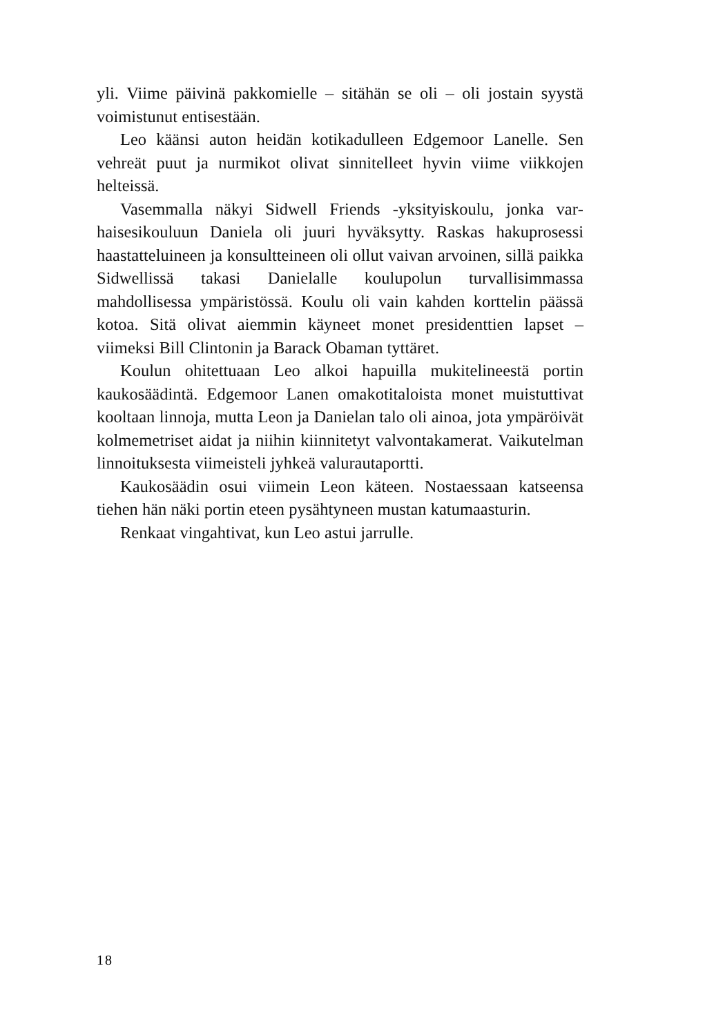yli. Viime päivinä pakkomielle – sitähän se oli – oli jostain syystä voimistunut entisestään.
Leo käänsi auton heidän kotikadulleen Edgemoor Lanelle. Sen vehreät puut ja nurmikot olivat sinnitelleet hyvin viime viikko­jen helteissä.
Vasemmalla näkyi Sidwell Friends -yksityiskoulu, jonka var­haisesikouluun Daniela oli juuri hyväksytty. Raskas hakupro­sessi haastatteluineen ja konsultteineen oli ollut vaivan arvoinen, sillä paikka Sidwellissä takasi Danielalle koulupolun turvallisim­massa mahdollisessa ympäristössä. Koulu oli vain kahden kort­telin päässä kotoa. Sitä olivat aiemmin käyneet monet president­tien lapset – viimeksi Bill Clintonin ja Barack Obaman tyttäret.
Koulun ohitettuaan Leo alkoi hapuilla mukitelineestä portin kaukosäädintä. Edgemoor Lanen omakotitaloista monet muis­tuttivat kooltaan linnoja, mutta Leon ja Danielan talo oli ainoa, jota ympäröivät kolmemetriset aidat ja niihin kiinnitetyt valvon­takamerat. Vaikutelman linnoituksesta viimeisteli jyhkeä valu­rautaportti.
Kaukosäädin osui viimein Leon käteen. Nostaessaan katseensa tiehen hän näki portin eteen pysähtyneen mustan katumaasturin.
Renkaat vingahtivat, kun Leo astui jarrulle.
18